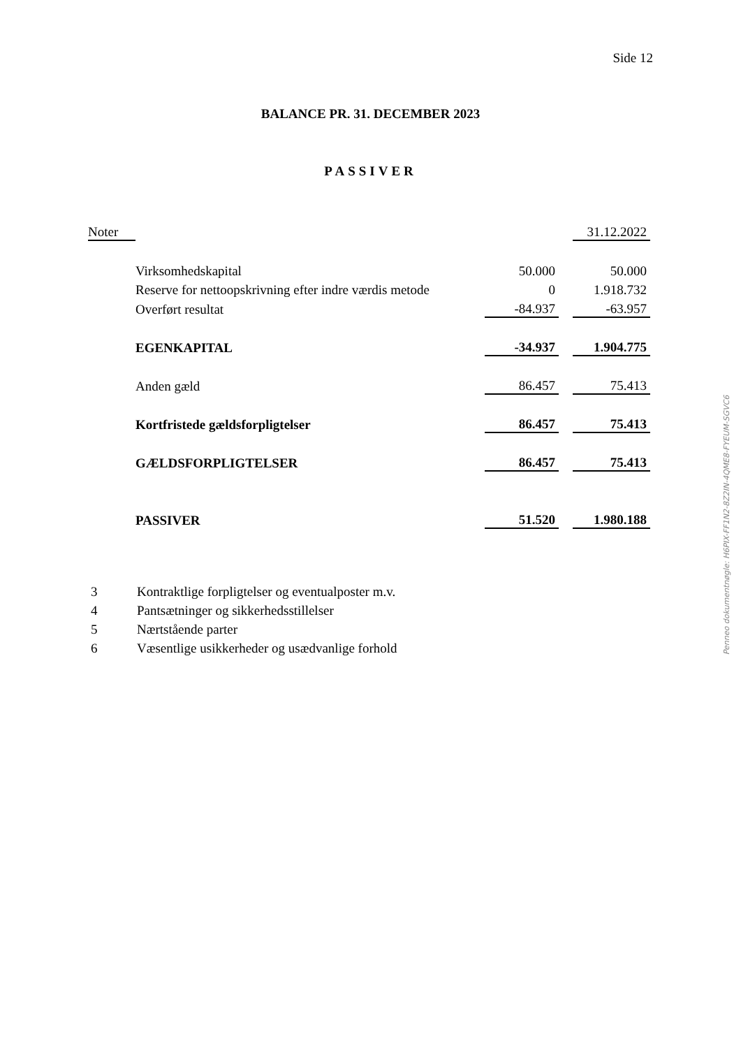Side 12
BALANCE PR. 31. DECEMBER 2023
PASSIVER
| Noter | | | | 31.12.2022 |
| | Virksomhedskapital | 50.000 | | 50.000 |
| | Reserve for nettoopskrivning efter indre værdis metode | 0 | | 1.918.732 |
| | Overført resultat | -84.937 | | -63.957 |
| | EGENKAPITAL | -34.937 | | 1.904.775 |
| | Anden gæld | 86.457 | | 75.413 |
| | Kortfristede gældsforpligtelser | 86.457 | | 75.413 |
| | GÆLDSFORPLIGTELSER | 86.457 | | 75.413 |
| | PASSIVER | 51.520 | | 1.980.188 |
3 Kontraktlige forpligtelser og eventualposter m.v.
4 Pantsætninger og sikkerhedsstillelser
5 Nærtstående parter
6 Væsentlige usikkerheder og usædvanlige forhold
Penneo dokumentnøgle: H6PIX-FF1N2-8Z2IN-4QME8-FYEUM-SGVC6